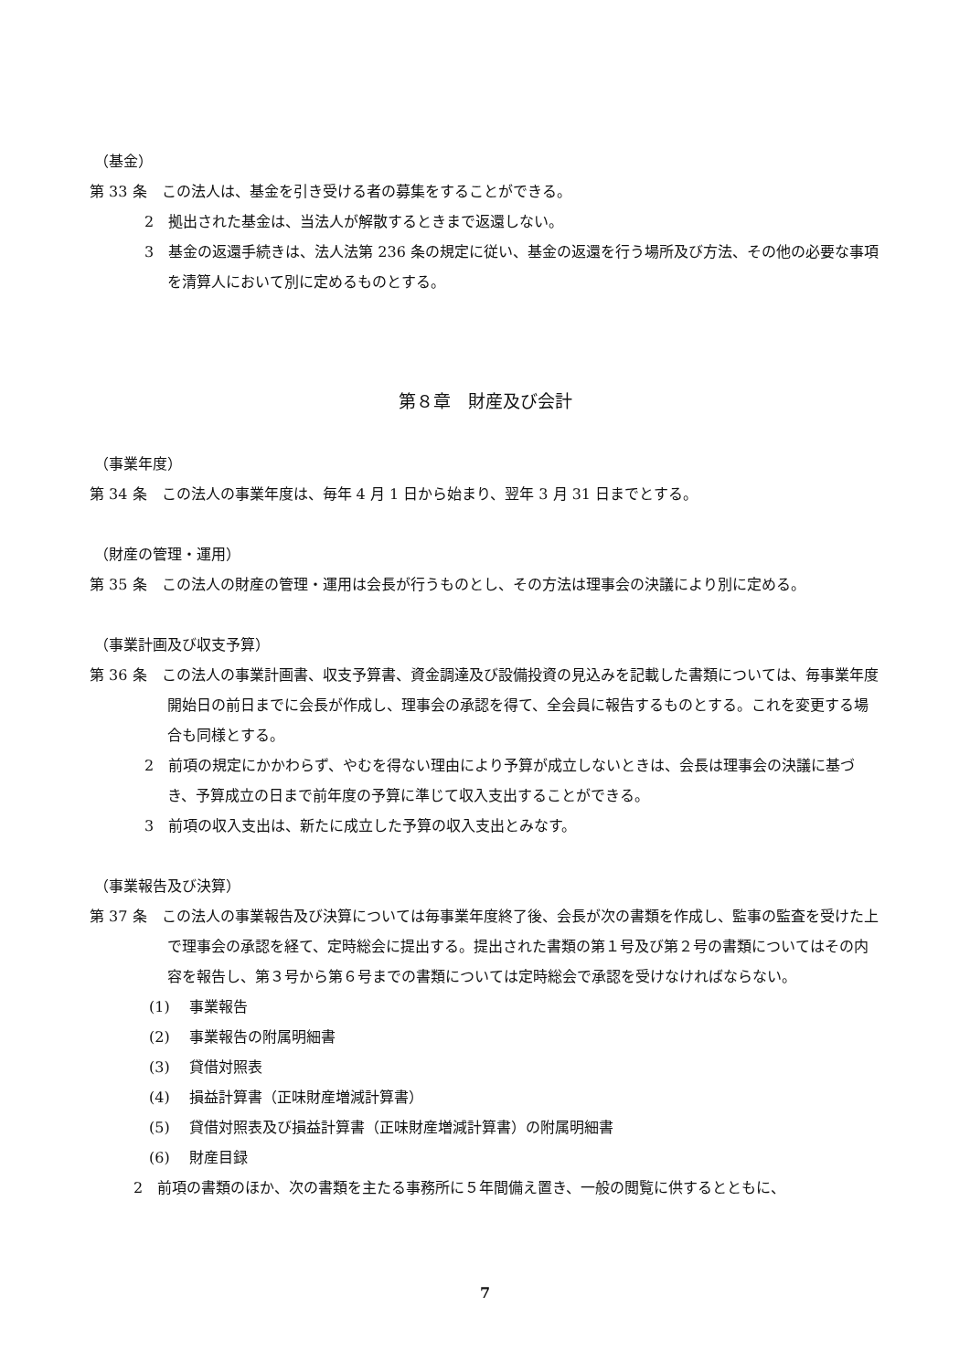（基金）
第 33 条　この法人は、基金を引き受ける者の募集をすることができる。
2　拠出された基金は、当法人が解散するときまで返還しない。
3　基金の返還手続きは、法人法第 236 条の規定に従い、基金の返還を行う場所及び方法、その他の必要な事項を清算人において別に定めるものとする。
第８章　財産及び会計
（事業年度）
第 34 条　この法人の事業年度は、毎年 4 月 1 日から始まり、翌年 3 月 31 日までとする。
（財産の管理・運用）
第 35 条　この法人の財産の管理・運用は会長が行うものとし、その方法は理事会の決議により別に定める。
（事業計画及び収支予算）
第 36 条　この法人の事業計画書、収支予算書、資金調達及び設備投資の見込みを記載した書類については、毎事業年度開始日の前日までに会長が作成し、理事会の承認を得て、全会員に報告するものとする。これを変更する場合も同様とする。
2　前項の規定にかかわらず、やむを得ない理由により予算が成立しないときは、会長は理事会の決議に基づき、予算成立の日まで前年度の予算に準じて収入支出することができる。
3　前項の収入支出は、新たに成立した予算の収入支出とみなす。
（事業報告及び決算）
第 37 条　この法人の事業報告及び決算については毎事業年度終了後、会長が次の書類を作成し、監事の監査を受けた上で理事会の承認を経て、定時総会に提出する。提出された書類の第１号及び第２号の書類についてはその内容を報告し、第３号から第６号までの書類については定時総会で承認を受けなければならない。
(1)　 事業報告
(2)　 事業報告の附属明細書
(3)　 貸借対照表
(4)　 損益計算書（正味財産増減計算書）
(5)　 貸借対照表及び損益計算書（正味財産増減計算書）の附属明細書
(6)　 財産目録
2　前項の書類のほか、次の書類を主たる事務所に５年間備え置き、一般の閲覧に供するとともに、
7